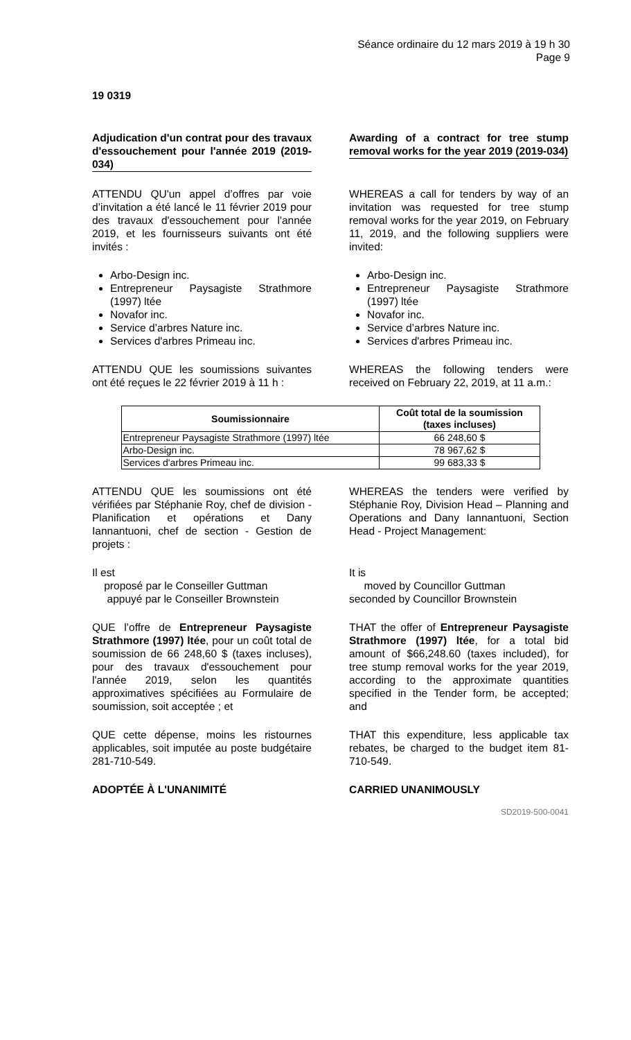Séance ordinaire du 12 mars 2019 à 19 h 30
Page 9
19 0319
Adjudication d'un contrat pour des travaux d'essouchement pour l'année 2019 (2019-034)
Awarding of a contract for tree stump removal works for the year 2019 (2019-034)
ATTENDU QU'un appel d’offres par voie d’invitation a été lancé le 11 février 2019 pour des travaux d'essouchement pour l'année 2019, et les fournisseurs suivants ont été invités :
WHEREAS a call for tenders by way of an invitation was requested for tree stump removal works for the year 2019, on February 11, 2019, and the following suppliers were invited:
Arbo-Design inc.
Entrepreneur Paysagiste Strathmore (1997) ltée
Novafor inc.
Service d’arbres Nature inc.
Services d'arbres Primeau inc.
Arbo-Design inc.
Entrepreneur Paysagiste Strathmore (1997) ltée
Novafor inc.
Service d’arbres Nature inc.
Services d'arbres Primeau inc.
ATTENDU QUE les soumissions suivantes ont été reçues le 22 février 2019 à 11 h :
WHEREAS the following tenders were received on February 22, 2019, at 11 a.m.:
| Soumissionnaire | Coût total de la soumission (taxes incluses) |
| --- | --- |
| Entrepreneur Paysagiste Strathmore (1997) ltée | 66 248,60 $ |
| Arbo-Design inc. | 78 967,62 $ |
| Services d'arbres Primeau inc. | 99 683,33 $ |
ATTENDU QUE les soumissions ont été vérifiées par Stéphanie Roy, chef de division - Planification et opérations et Dany Iannantuoni, chef de section - Gestion de projets :
WHEREAS the tenders were verified by Stéphanie Roy, Division Head – Planning and Operations and Dany Iannantuoni, Section Head - Project Management:
Il est
proposé par le Conseiller Guttman
appuyé par le Conseiller Brownstein
It is
moved by Councillor Guttman
seconded by Councillor Brownstein
QUE l’offre de Entrepreneur Paysagiste Strathmore (1997) ltée, pour un coût total de soumission de 66 248,60 $ (taxes incluses), pour des travaux d'essouchement pour l'année 2019, selon les quantités approximatives spécifiées au Formulaire de soumission, soit acceptée ; et
THAT the offer of Entrepreneur Paysagiste Strathmore (1997) ltée, for a total bid amount of $66,248.60 (taxes included), for tree stump removal works for the year 2019, according to the approximate quantities specified in the Tender form, be accepted; and
QUE cette dépense, moins les ristournes applicables, soit imputée au poste budgétaire 281-710-549.
THAT this expenditure, less applicable tax rebates, be charged to the budget item 81-710-549.
ADOPTÉE À L'UNANIMITÉ CARRIED UNANIMOUSLY
SD2019-500-0041